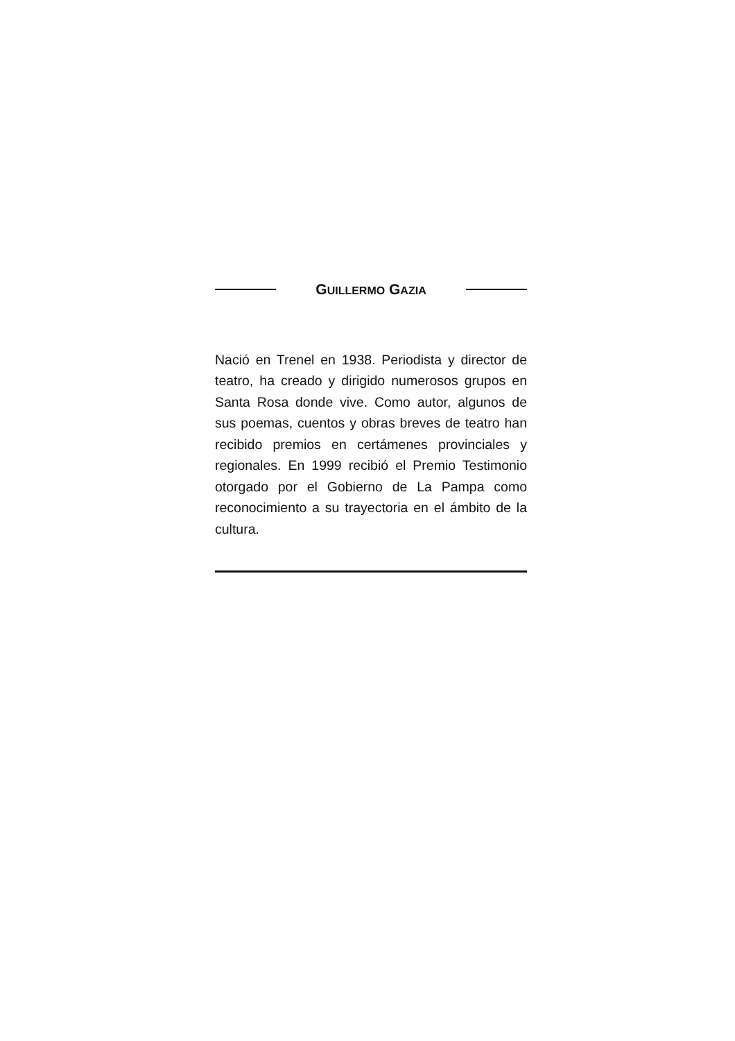GUILLERMO GAZIA
Nació en Trenel en 1938. Periodista y director de teatro, ha creado y dirigido numerosos grupos en Santa Rosa donde vive. Como autor, algunos de sus poemas, cuentos y obras breves de teatro han recibido premios en certámenes provinciales y regionales. En 1999 recibió el Premio Testimonio otorgado por el Gobierno de La Pampa como reconocimiento a su trayectoria en el ámbito de la cultura.